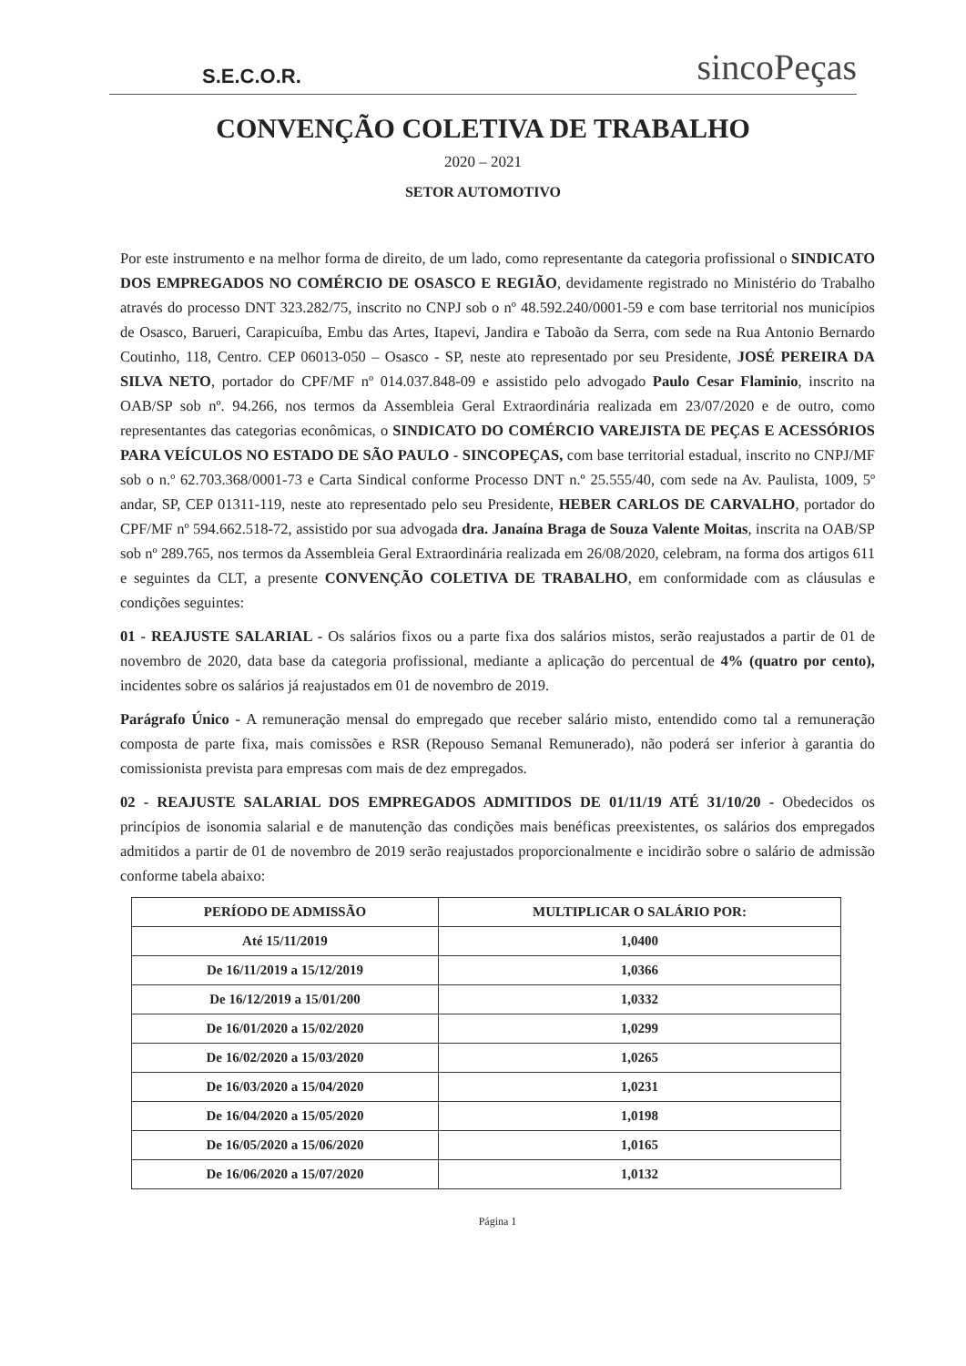S.E.C.O.R.
sincoPeças
CONVENÇÃO COLETIVA DE TRABALHO
2020 – 2021
SETOR AUTOMOTIVO
Por este instrumento e na melhor forma de direito, de um lado, como representante da categoria profissional o SINDICATO DOS EMPREGADOS NO COMÉRCIO DE OSASCO E REGIÃO, devidamente registrado no Ministério do Trabalho através do processo DNT 323.282/75, inscrito no CNPJ sob o nº 48.592.240/0001-59 e com base territorial nos municípios de Osasco, Barueri, Carapicuíba, Embu das Artes, Itapevi, Jandira e Taboão da Serra, com sede na Rua Antonio Bernardo Coutinho, 118, Centro. CEP 06013-050 – Osasco - SP, neste ato representado por seu Presidente, JOSÉ PEREIRA DA SILVA NETO, portador do CPF/MF nº 014.037.848-09 e assistido pelo advogado Paulo Cesar Flaminio, inscrito na OAB/SP sob nº. 94.266, nos termos da Assembleia Geral Extraordinária realizada em 23/07/2020 e de outro, como representantes das categorias econômicas, o SINDICATO DO COMÉRCIO VAREJISTA DE PEÇAS E ACESSÓRIOS PARA VEÍCULOS NO ESTADO DE SÃO PAULO - SINCOPEÇAS, com base territorial estadual, inscrito no CNPJ/MF sob o n.º 62.703.368/0001-73 e Carta Sindical conforme Processo DNT n.º 25.555/40, com sede na Av. Paulista, 1009, 5º andar, SP, CEP 01311-119, neste ato representado pelo seu Presidente, HEBER CARLOS DE CARVALHO, portador do CPF/MF nº 594.662.518-72, assistido por sua advogada dra. Janaína Braga de Souza Valente Moitas, inscrita na OAB/SP sob nº 289.765, nos termos da Assembleia Geral Extraordinária realizada em 26/08/2020, celebram, na forma dos artigos 611 e seguintes da CLT, a presente CONVENÇÃO COLETIVA DE TRABALHO, em conformidade com as cláusulas e condições seguintes:
01 - REAJUSTE SALARIAL - Os salários fixos ou a parte fixa dos salários mistos, serão reajustados a partir de 01 de novembro de 2020, data base da categoria profissional, mediante a aplicação do percentual de 4% (quatro por cento), incidentes sobre os salários já reajustados em 01 de novembro de 2019.
Parágrafo Único - A remuneração mensal do empregado que receber salário misto, entendido como tal a remuneração composta de parte fixa, mais comissões e RSR (Repouso Semanal Remunerado), não poderá ser inferior à garantia do comissionista prevista para empresas com mais de dez empregados.
02 - REAJUSTE SALARIAL DOS EMPREGADOS ADMITIDOS DE 01/11/19 ATÉ 31/10/20 - Obedecidos os princípios de isonomia salarial e de manutenção das condições mais benéficas preexistentes, os salários dos empregados admitidos a partir de 01 de novembro de 2019 serão reajustados proporcionalmente e incidirão sobre o salário de admissão conforme tabela abaixo:
| PERÍODO DE ADMISSÃO | MULTIPLICAR O SALÁRIO POR: |
| --- | --- |
| Até 15/11/2019 | 1,0400 |
| De 16/11/2019 a 15/12/2019 | 1,0366 |
| De 16/12/2019 a 15/01/200 | 1,0332 |
| De 16/01/2020 a 15/02/2020 | 1,0299 |
| De 16/02/2020 a 15/03/2020 | 1,0265 |
| De 16/03/2020 a 15/04/2020 | 1,0231 |
| De 16/04/2020 a 15/05/2020 | 1,0198 |
| De 16/05/2020 a 15/06/2020 | 1,0165 |
| De 16/06/2020 a 15/07/2020 | 1,0132 |
Página 1